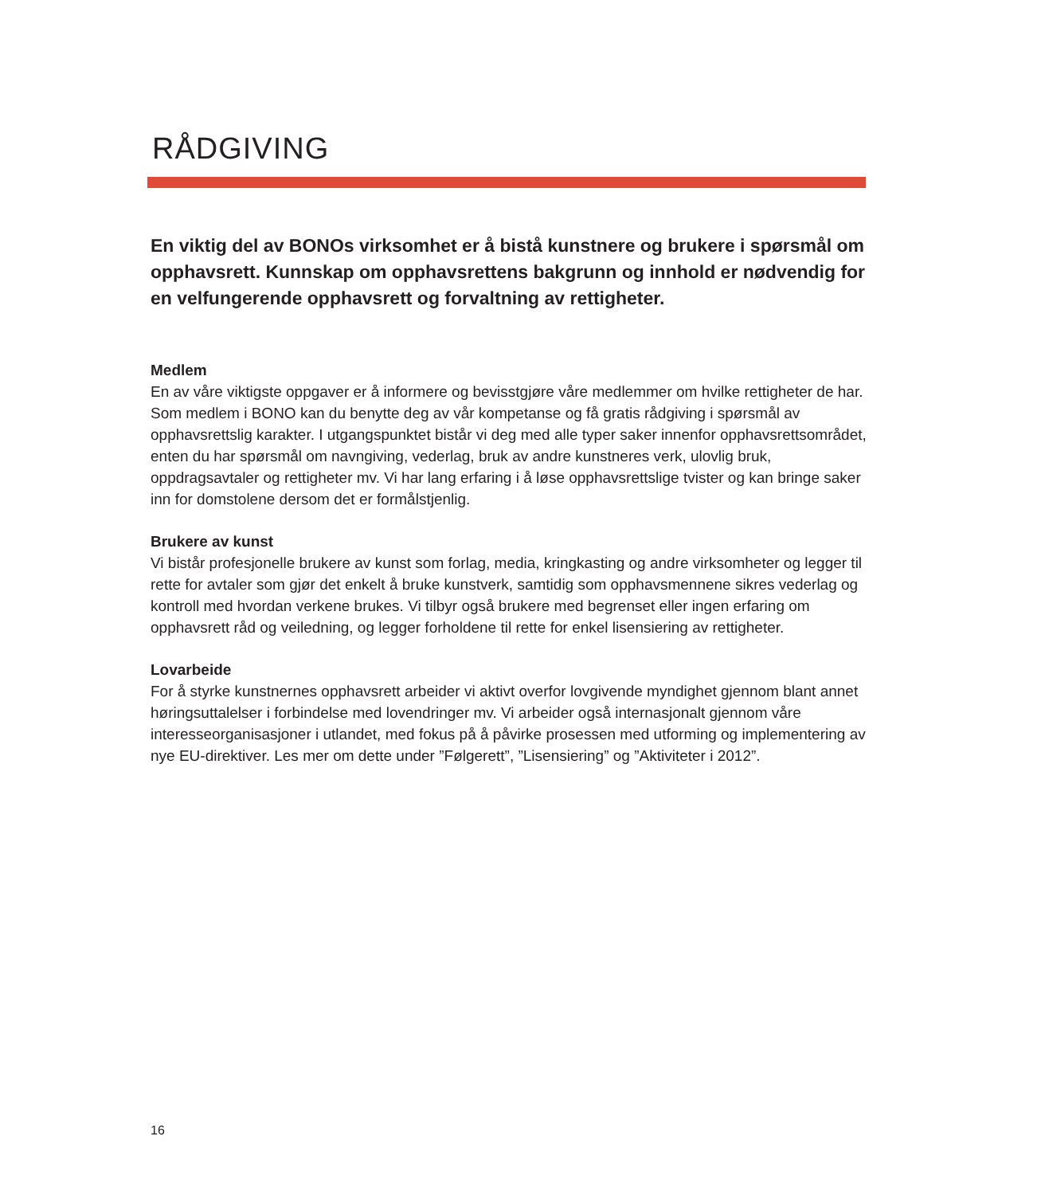RÅDGIVING
En viktig del av BONOs virksomhet er å bistå kunstnere og brukere i spørsmål om opphavsrett. Kunnskap om opphavsrettens bakgrunn og innhold er nødvendig for en velfungerende opphavsrett og forvaltning av rettigheter.
Medlem
En av våre viktigste oppgaver er å informere og bevisstgjøre våre medlemmer om hvilke rettigheter de har. Som medlem i BONO kan du benytte deg av vår kompetanse og få gratis rådgiving i spørsmål av opphavsrettslig karakter. I utgangspunktet bistår vi deg med alle typer saker innenfor opphavsrettsområdet, enten du har spørsmål om navngiving, vederlag, bruk av andre kunstneres verk, ulovlig bruk, oppdragsavtaler og rettigheter mv. Vi har lang erfaring i å løse opphavsrettslige tvister og kan bringe saker inn for domstolene dersom det er formålstjenlig.
Brukere av kunst
Vi bistår profesjonelle brukere av kunst som forlag, media, kringkasting og andre virksomheter og legger til rette for avtaler som gjør det enkelt å bruke kunstverk, samtidig som opphavsmennene sikres vederlag og kontroll med hvordan verkene brukes. Vi tilbyr også brukere med begrenset eller ingen erfaring om opphavsrett råd og veiledning, og legger forholdene til rette for enkel lisensiering av rettigheter.
Lovarbeide
For å styrke kunstnernes opphavsrett arbeider vi aktivt overfor lovgivende myndighet gjennom blant annet høringsuttalelser i forbindelse med lovendringer mv. Vi arbeider også internasjonalt gjennom våre interesseorganisasjoner i utlandet, med fokus på å påvirke prosessen med utforming og implementering av nye EU-direktiver. Les mer om dette under ”Følgerett”, ”Lisensiering” og ”Aktiviteter i 2012”.
16